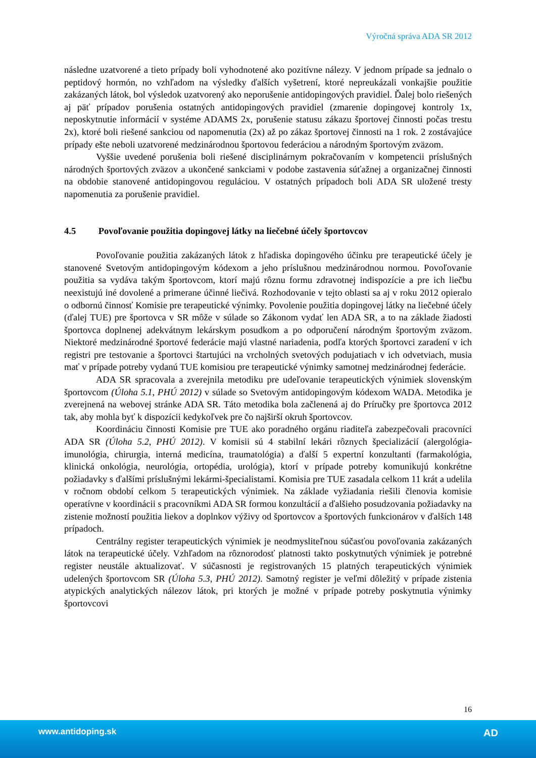Výročná správa ADA SR 2012
následne uzatvorené a tieto prípady boli vyhodnotené ako pozitívne nálezy. V jednom prípade sa jednalo o peptidový hormón, no vzhľadom na výsledky ďalších vyšetrení, ktoré nepreukázali vonkajšie použitie zakázaných látok, bol výsledok uzatvorený ako neporušenie antidopingových pravidiel. Ďalej bolo riešených aj päť prípadov porušenia ostatných antidopingových pravidiel (zmarenie dopingovej kontroly 1x, neposkytnutie informácií v systéme ADAMS 2x, porušenie statusu zákazu športovej činnosti počas trestu 2x), ktoré boli riešené sankciou od napomenutia (2x) až po zákaz športovej činnosti na 1 rok. 2 zostávajúce prípady ešte neboli uzatvorené medzinárodnou športovou federáciou a národným športovým zväzom.
Vyššie uvedené porušenia boli riešené disciplinárnym pokračovaním v kompetencii príslušných národných športových zväzov a ukončené sankciami v podobe zastavenia súťažnej a organizačnej činnosti na obdobie stanovené antidopingovou reguláciou. V ostatných prípadoch boli ADA SR uložené tresty napomenutia za porušenie pravidiel.
4.5 Povoľovanie použitia dopingovej látky na liečebné účely športovcov
Povoľovanie použitia zakázaných látok z hľadiska dopingového účinku pre terapeutické účely je stanovené Svetovým antidopingovým kódexom a jeho príslušnou medzinárodnou normou. Povoľovanie použitia sa vydáva takým športovcom, ktorí majú rôznu formu zdravotnej indispozície a pre ich liečbu neexistujú iné dovolené a primerane účinné liečivá. Rozhodovanie v tejto oblasti sa aj v roku 2012 opieralo o odbornú činnosť Komisie pre terapeutické výnimky. Povolenie použitia dopingovej látky na liečebné účely (ďalej TUE) pre športovca v SR môže v súlade so Zákonom vydať len ADA SR, a to na základe žiadosti športovca doplnenej adekvátnym lekárskym posudkom a po odporučení národným športovým zväzom. Niektoré medzinárodné športové federácie majú vlastné nariadenia, podľa ktorých športovci zaradení v ich registri pre testovanie a športovci štartujúci na vrcholných svetových podujatiach v ich odvetviach, musia mať v prípade potreby vydanú TUE komisiou pre terapeutické výnimky samotnej medzinárodnej federácie.
ADA SR spracovala a zverejnila metodiku pre udeľovanie terapeutických výnimiek slovenským športovcom (Úloha 5.1, PHÚ 2012) v súlade so Svetovým antidopingovým kódexom WADA. Metodika je zverejnená na webovej stránke ADA SR. Táto metodika bola začlenená aj do Príručky pre športovca 2012 tak, aby mohla byť k dispozícii kedykoľvek pre čo najširší okruh športovcov.
Koordináciu činnosti Komisie pre TUE ako poradného orgánu riaditeľa zabezpečovali pracovníci ADA SR (Úloha 5.2, PHÚ 2012). V komisii sú 4 stabilní lekári rôznych špecializácií (alergológia-imunológia, chirurgia, interná medicína, traumatológia) a ďalší 5 expertní konzultanti (farmakológia, klinická onkológia, neurológia, ortopédia, urológia), ktorí v prípade potreby komunikujú konkrétne požiadavky s ďalšími príslušnými lekármi-špecialistami. Komisia pre TUE zasadala celkom 11 krát a udelila v ročnom období celkom 5 terapeutických výnimiek. Na základe vyžiadania riešili členovia komisie operatívne v koordinácii s pracovníkmi ADA SR formou konzultácií a ďalšieho posudzovania požiadavky na zistenie možností použitia liekov a doplnkov výživy od športovcov a športových funkcionárov v ďalších 148 prípadoch.
Centrálny register terapeutických výnimiek je neodmysliteľnou súčasťou povoľovania zakázaných látok na terapeutické účely. Vzhľadom na rôznorodosť platnosti takto poskytnutých výnimiek je potrebné register neustále aktualizovať. V súčasnosti je registrovaných 15 platných terapeutických výnimiek udelených športovcom SR (Úloha 5.3, PHÚ 2012). Samotný register je veľmi dôležitý v prípade zistenia atypických analytických nálezov látok, pri ktorých je možné v prípade potreby poskytnutia výnimky športovcovi
16
www.antidoping.sk AD